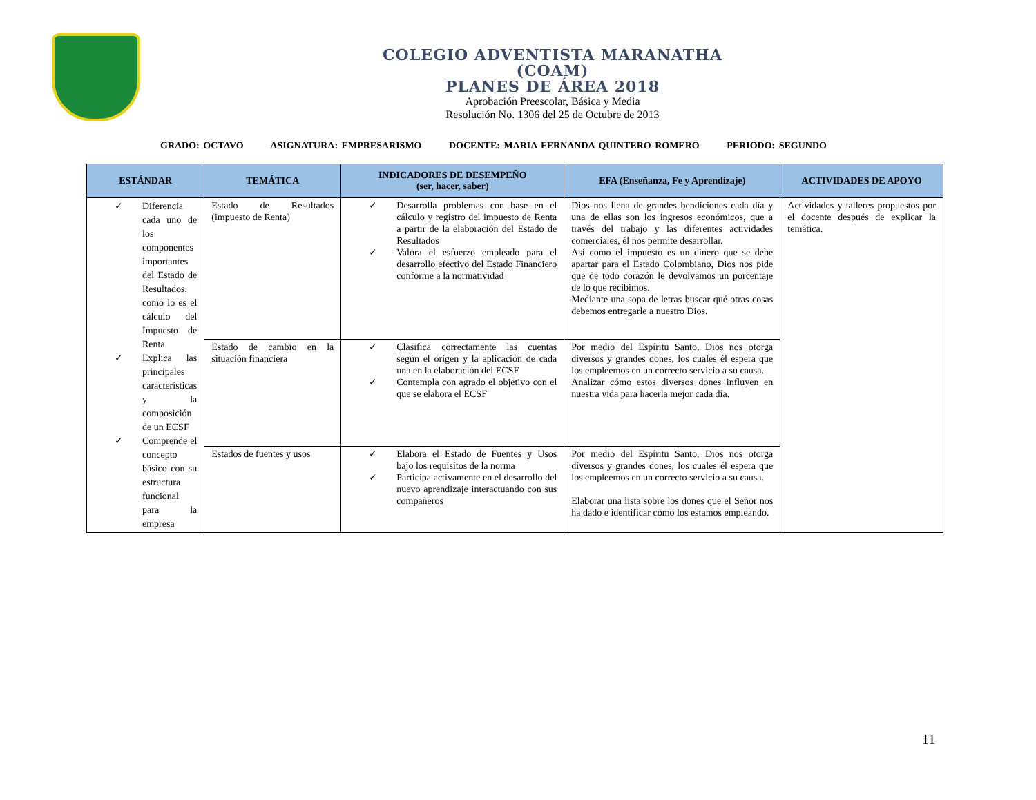COLEGIO ADVENTISTA MARANATHA
(COAM)
PLANES DE ÁREA 2018
Aprobación Preescolar, Básica y Media
Resolución No. 1306 del 25 de Octubre de 2013
GRADO: OCTAVO ASIGNATURA: EMPRESARISMO DOCENTE: MARIA FERNANDA QUINTERO ROMERO PERIODO: SEGUNDO
| ESTÁNDAR | TEMÁTICA | INDICADORES DE DESEMPEÑO (ser, hacer, saber) | EFA (Enseñanza, Fe y Aprendizaje) | ACTIVIDADES DE APOYO |
| --- | --- | --- | --- | --- |
| ✓ Diferencia cada uno de los componentes importantes del Estado de Resultados, como lo es el cálculo del Impuesto de Renta ✓ Explica las principales características y la composición de un ECSF ✓ Comprende el concepto básico con su estructura funcional para la empresa | Estado de Resultados (impuesto de Renta) | ✓ Desarrolla problemas con base en el cálculo y registro del impuesto de Renta a partir de la elaboración del Estado de Resultados ✓ Valora el esfuerzo empleado para el desarrollo efectivo del Estado Financiero conforme a la normatividad | Dios nos llena de grandes bendiciones cada día y una de ellas son los ingresos económicos, que a través del trabajo y las diferentes actividades comerciales, él nos permite desarrollar. Así como el impuesto es un dinero que se debe apartar para el Estado Colombiano, Dios nos pide que de todo corazón le devolvamos un porcentaje de lo que recibimos. Mediante una sopa de letras buscar qué otras cosas debemos entregarle a nuestro Dios. | Actividades y talleres propuestos por el docente después de explicar la temática. |
| | Estado de cambio en la situación financiera | ✓ Clasifica correctamente las cuentas según el origen y la aplicación de cada una en la elaboración del ECSF ✓ Contempla con agrado el objetivo con el que se elabora el ECSF | Por medio del Espíritu Santo, Dios nos otorga diversos y grandes dones, los cuales él espera que los empleemos en un correcto servicio a su causa. Analizar cómo estos diversos dones influyen en nuestra vida para hacerla mejor cada día. | |
| | Estados de fuentes y usos | ✓ Elabora el Estado de Fuentes y Usos bajo los requisitos de la norma ✓ Participa activamente en el desarrollo del nuevo aprendizaje interactuando con sus compañeros | Por medio del Espíritu Santo, Dios nos otorga diversos y grandes dones, los cuales él espera que los empleemos en un correcto servicio a su causa. Elaborar una lista sobre los dones que el Señor nos ha dado e identificar cómo los estamos empleando. | |
11